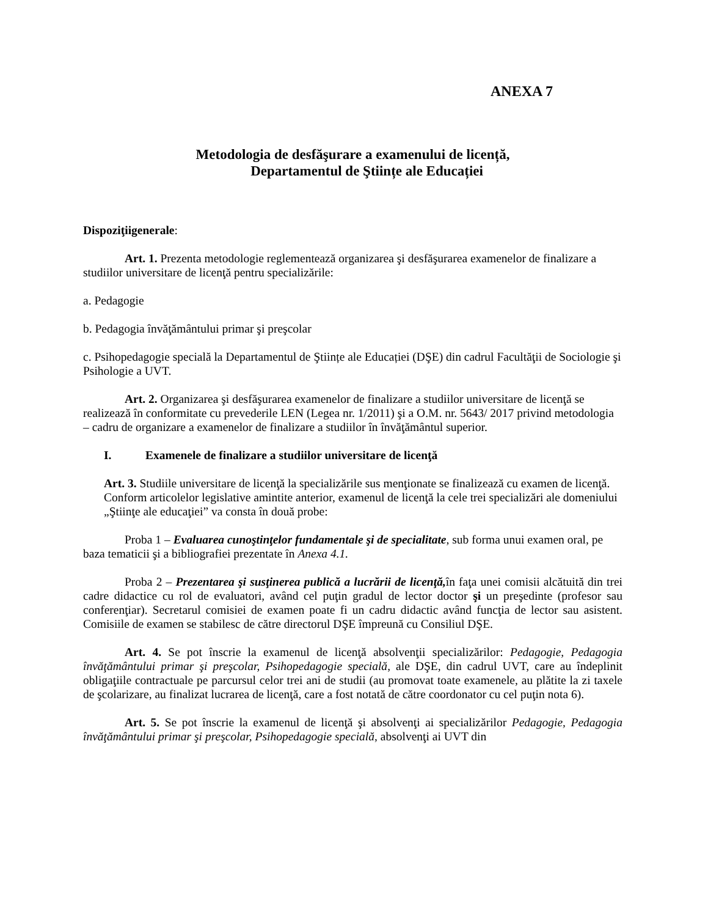ANEXA 7
Metodologia de desfăşurare a examenului de licență,
Departamentul de Ştiințe ale Educației
Dispoziţiigenerale:
Art. 1. Prezenta metodologie reglementează organizarea şi desfăşurarea examenelor de finalizare a studiilor universitare de licenţă pentru specializările:
a. Pedagogie
b. Pedagogia învăţământului primar şi preşcolar
c. Psihopedagogie specială la Departamentul de Ştiințe ale Educației (DŞE) din cadrul Facultăţii de Sociologie şi Psihologie a UVT.
Art. 2. Organizarea şi desfăşurarea examenelor de finalizare a studiilor universitare de licenţă se realizează în conformitate cu prevederile LEN (Legea nr. 1/2011) şi a O.M. nr. 5643/ 2017 privind metodologia – cadru de organizare a examenelor de finalizare a studiilor în învăţământul superior.
I. Examenele de finalizare a studiilor universitare de licenţă
Art. 3. Studiile universitare de licenţă la specializările sus menţionate se finalizează cu examen de licenţă. Conform articolelor legislative amintite anterior, examenul de licenţă la cele trei specializări ale domeniului „Ştiinţe ale educaţiei” va consta în două probe:
Proba 1 – Evaluarea cunoştinţelor fundamentale şi de specialitate, sub forma unui examen oral, pe baza tematicii şi a bibliografiei prezentate în Anexa 4.1.
Proba 2 – Prezentarea şi susţinerea publică a lucrării de licenţă, în faţa unei comisii alcătuită din trei cadre didactice cu rol de evaluatori, având cel puţin gradul de lector doctor şi un preşedinte (profesor sau conferenţiar). Secretarul comisiei de examen poate fi un cadru didactic având funcţia de lector sau asistent. Comisiile de examen se stabilesc de către directorul DŞE împreună cu Consiliul DŞE.
Art. 4. Se pot înscrie la examenul de licenţă absolvenţii specializărilor: Pedagogie, Pedagogia învăţământului primar şi preşcolar, Psihopedagogie specială, ale DŞE, din cadrul UVT, care au îndeplinit obligaţiile contractuale pe parcursul celor trei ani de studii (au promovat toate examenele, au plătite la zi taxele de şcolarizare, au finalizat lucrarea de licenţă, care a fost notată de către coordonator cu cel puţin nota 6).
Art. 5. Se pot înscrie la examenul de licenţă şi absolvenţi ai specializărilor Pedagogie, Pedagogia învăţământului primar şi preşcolar, Psihopedagogie specială, absolvenţi ai UVT din